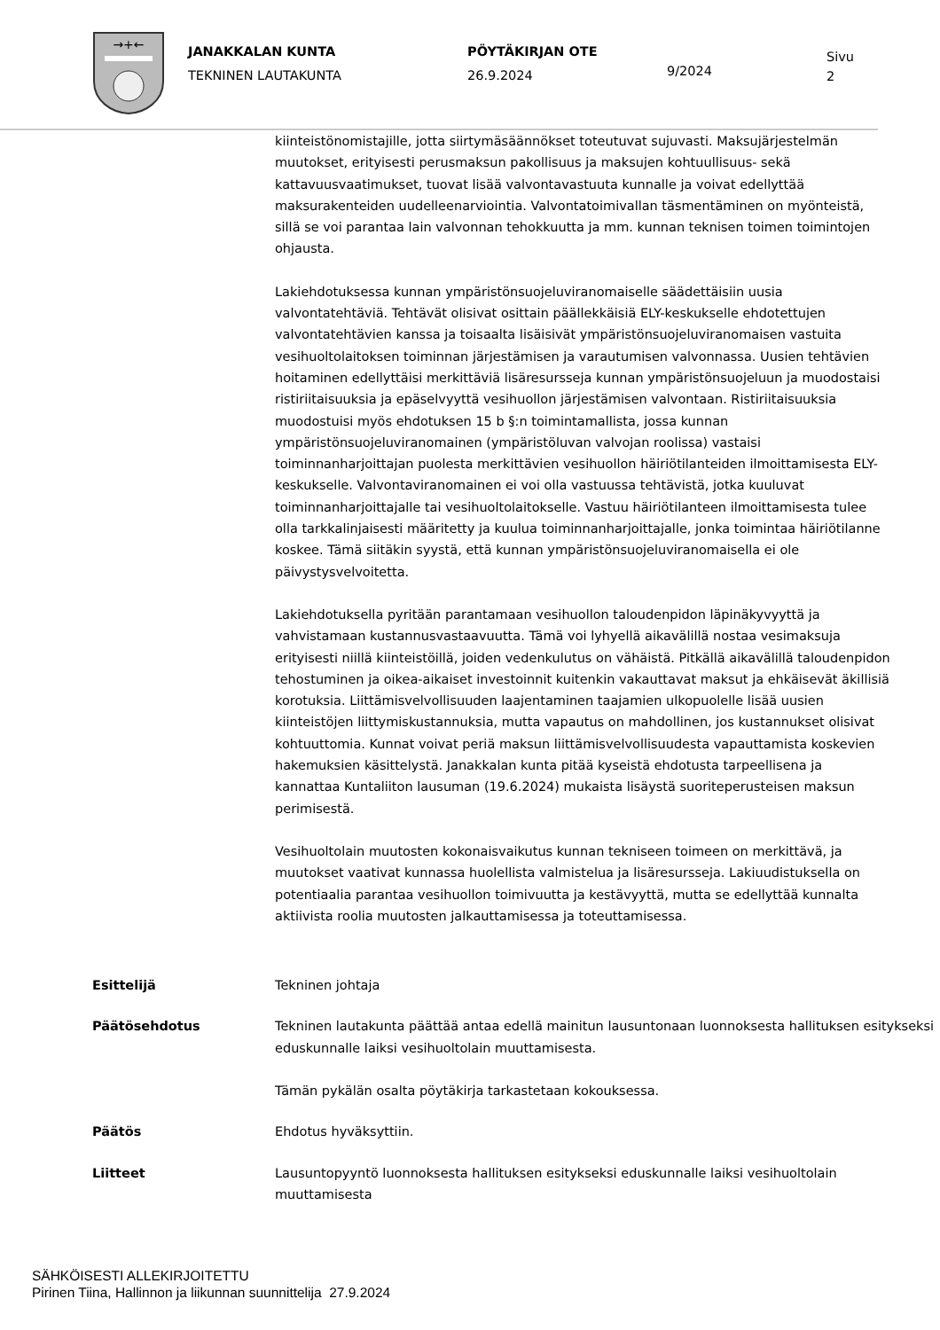→+←
JANAKKALAN KUNTA
TEKNINEN LAUTAKUNTA
PÖYTÄKIRJAN OTE
26.9.2024
9/2024
Sivu
2
kiinteistönomistajille, jotta siirtymäsäännökset toteutuvat sujuvasti. Maksujärjestelmän muutokset, erityisesti perusmaksun pakollisuus ja maksujen kohtuullisuus- sekä kattavuusvaatimukset, tuovat lisää valvontavastuuta kunnalle ja voivat edellyttää maksurakenteiden uudelleenarviointia. Valvontatoimivallan täsmentäminen on myönteistä, sillä se voi parantaa lain valvonnan tehokkuutta ja mm. kunnan teknisen toimen toimintojen ohjausta.
Lakiehdotuksessa kunnan ympäristönsuojeluviranomaiselle säädettäisiin uusia valvontatehtäviä. Tehtävät olisivat osittain päällekkäisiä ELY-keskukselle ehdotettujen valvontatehtävien kanssa ja toisaalta lisäisivät ympäristönsuojeluviranomaisen vastuita vesihuoltolaitoksen toiminnan järjestämisen ja varautumisen valvonnassa. Uusien tehtävien hoitaminen edellyttäisi merkittäviä lisäresursseja kunnan ympäristönsuojeluun ja muodostaisi ristiriitaisuuksia ja epäselvyyttä vesihuollon järjestämisen valvontaan. Ristiriitaisuuksia muodostuisi myös ehdotuksen 15 b §:n toimintamallista, jossa kunnan ympäristönsuojeluviranomainen (ympäristöluvan valvojan roolissa) vastaisi toiminnanharjoittajan puolesta merkittävien vesihuollon häiriötilanteiden ilmoittamisesta ELY-keskukselle. Valvontaviranomainen ei voi olla vastuussa tehtävistä, jotka kuuluvat toiminnanharjoittajalle tai vesihuoltolaitokselle. Vastuu häiriötilanteen ilmoittamisesta tulee olla tarkkalinjaisesti määritetty ja kuulua toiminnanharjoittajalle, jonka toimintaa häiriötilanne koskee. Tämä siitäkin syystä, että kunnan ympäristönsuojeluviranomaisella ei ole päivystysvelvoitetta.
Lakiehdotuksella pyritään parantamaan vesihuollon taloudenpidon läpinäkyvyyttä ja vahvistamaan kustannusvastaavuutta. Tämä voi lyhyellä aikavälillä nostaa vesimaksuja erityisesti niillä kiinteistöillä, joiden vedenkulutus on vähäistä. Pitkällä aikavälillä taloudenpidon tehostuminen ja oikea-aikaiset investoinnit kuitenkin vakauttavat maksut ja ehkäisevät äkillisiä korotuksia. Liittämisvelvollisuuden laajentaminen taajamien ulkopuolelle lisää uusien kiinteistöjen liittymiskustannuksia, mutta vapautus on mahdollinen, jos kustannukset olisivat kohtuuttomia. Kunnat voivat periä maksun liittämisvelvollisuudesta vapauttamista koskevien hakemuksien käsittelystä. Janakkalan kunta pitää kyseistä ehdotusta tarpeellisena ja kannattaa Kuntaliiton lausuman (19.6.2024) mukaista lisäystä suoriteperusteisen maksun perimisestä.
Vesihuoltolain muutosten kokonaisvaikutus kunnan tekniseen toimeen on merkittävä, ja muutokset vaativat kunnassa huolellista valmistelua ja lisäresursseja. Lakiuudistuksella on potentiaalia parantaa vesihuollon toimivuutta ja kestävyyttä, mutta se edellyttää kunnalta aktiivista roolia muutosten jalkauttamisessa ja toteuttamisessa.
Esittelijä Tekninen johtaja
Päätösehdotus Tekninen lautakunta päättää antaa edellä mainitun lausuntonaan luonnoksesta hallituksen esitykseksi eduskunnalle laiksi vesihuoltolain muuttamisesta.
Tämän pykälän osalta pöytäkirja tarkastetaan kokouksessa.
Päätös Ehdotus hyväksyttiin.
Liitteet Lausuntopyyntö luonnoksesta hallituksen esitykseksi eduskunnalle laiksi vesihuoltolain muuttamisesta
SÄHKÖISESTI ALLEKIRJOITETTU
Pirinen Tiina, Hallinnon ja liikunnan suunnittelija 27.9.2024